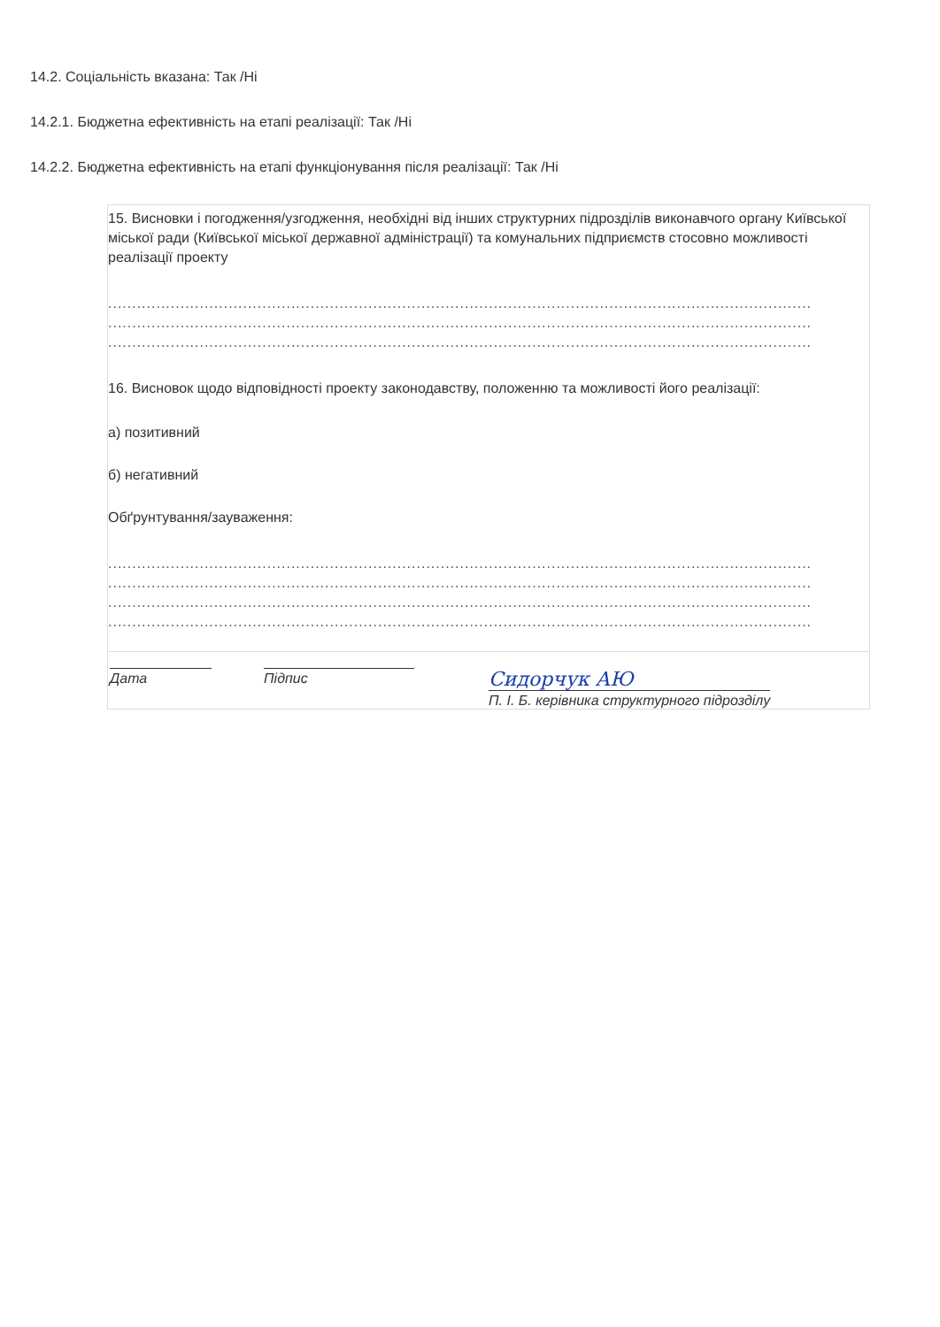14.2. Соціальність вказана: Так /Ні
14.2.1. Бюджетна ефективність на етапі реалізації: Так /Ні
14.2.2. Бюджетна ефективність на етапі функціонування після реалізації: Так /Ні
15. Висновки і погодження/узгодження, необхідні від інших структурних підрозділів виконавчого органу Київської міської ради (Київської міської державної адміністрації) та комунальних підприємств стосовно можливості реалізації проекту
..................................................................................................................................................
..................................................................................................................................................
..................................................................................................................................................
16. Висновок щодо відповідності проекту законодавству, положенню та можливості його реалізації:
а) позитивний
б) негативний
Обґрунтування/зауваження:
..................................................................................................................................................
..................................................................................................................................................
..................................................................................................................................................
..................................................................................................................................................
Дата Підпис
Сидорчук АЮ
П. І. Б. керівника структурного підрозділу